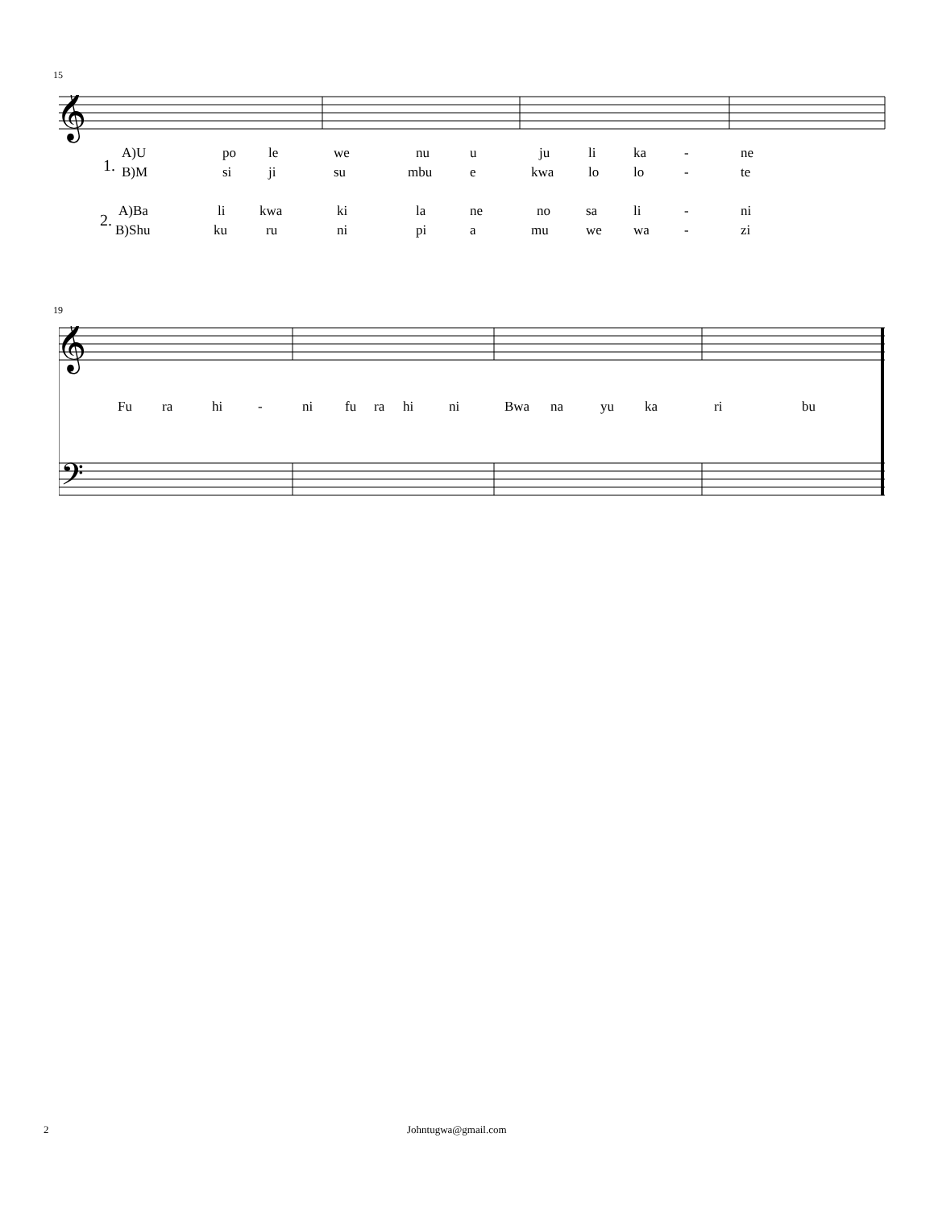15
𝄞
1.
A)U po le we nu u ju li ka - ne
B)M si ji su mbu e kwa lo lo - te
2. A)Ba li kwa ki la ne no sa li - ni
B)Shu ku ru ni pi a mu we wa - zi
19
𝄞
𝄢
Fu ra hi - ni fu ra hi ni Bwa na yu ka ri bu
2 Johntugwa@gmail.com